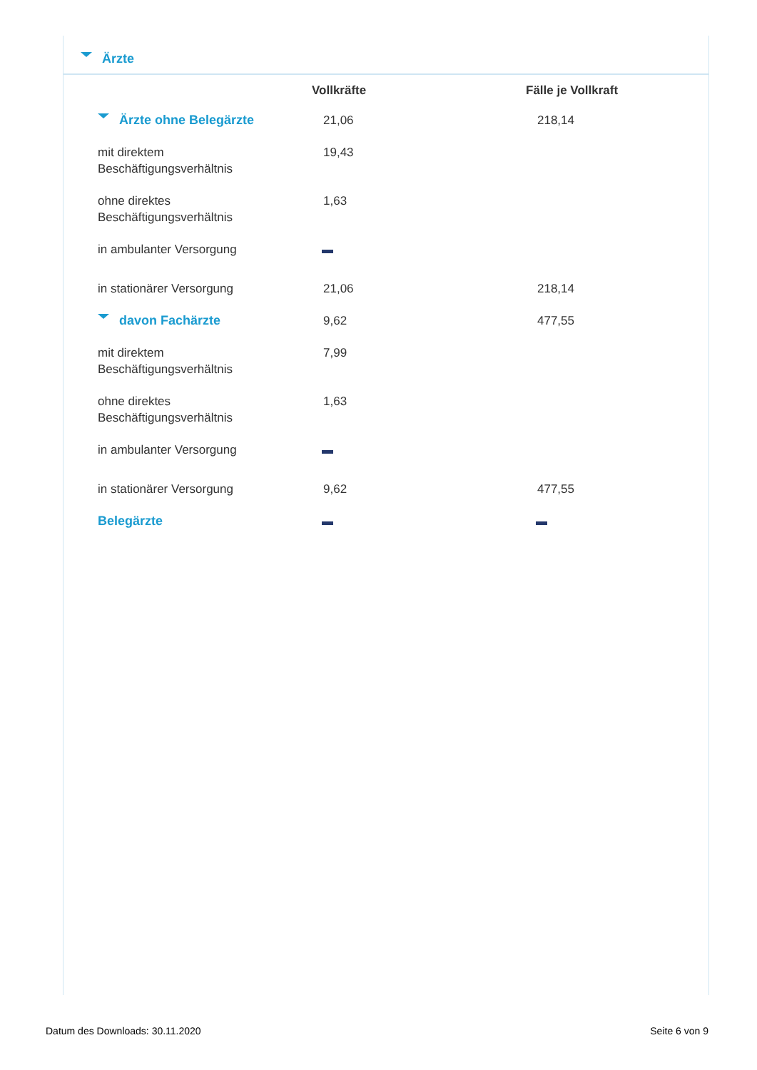Ärzte
| | Vollkräfte | Fälle je Vollkraft |
| --- | --- | --- |
| Ärzte ohne Belegärzte | 21,06 | 218,14 |
| mit direktem Beschäftigungsverhältnis | 19,43 | |
| ohne direktes Beschäftigungsverhältnis | 1,63 | |
| in ambulanter Versorgung | | |
| in stationärer Versorgung | 21,06 | 218,14 |
| davon Fachärzte | 9,62 | 477,55 |
| mit direktem Beschäftigungsverhältnis | 7,99 | |
| ohne direktes Beschäftigungsverhältnis | 1,63 | |
| in ambulanter Versorgung | | |
| in stationärer Versorgung | 9,62 | 477,55 |
| Belegärzte | | |
Datum des Downloads: 30.11.2020 Seite 6 von 9